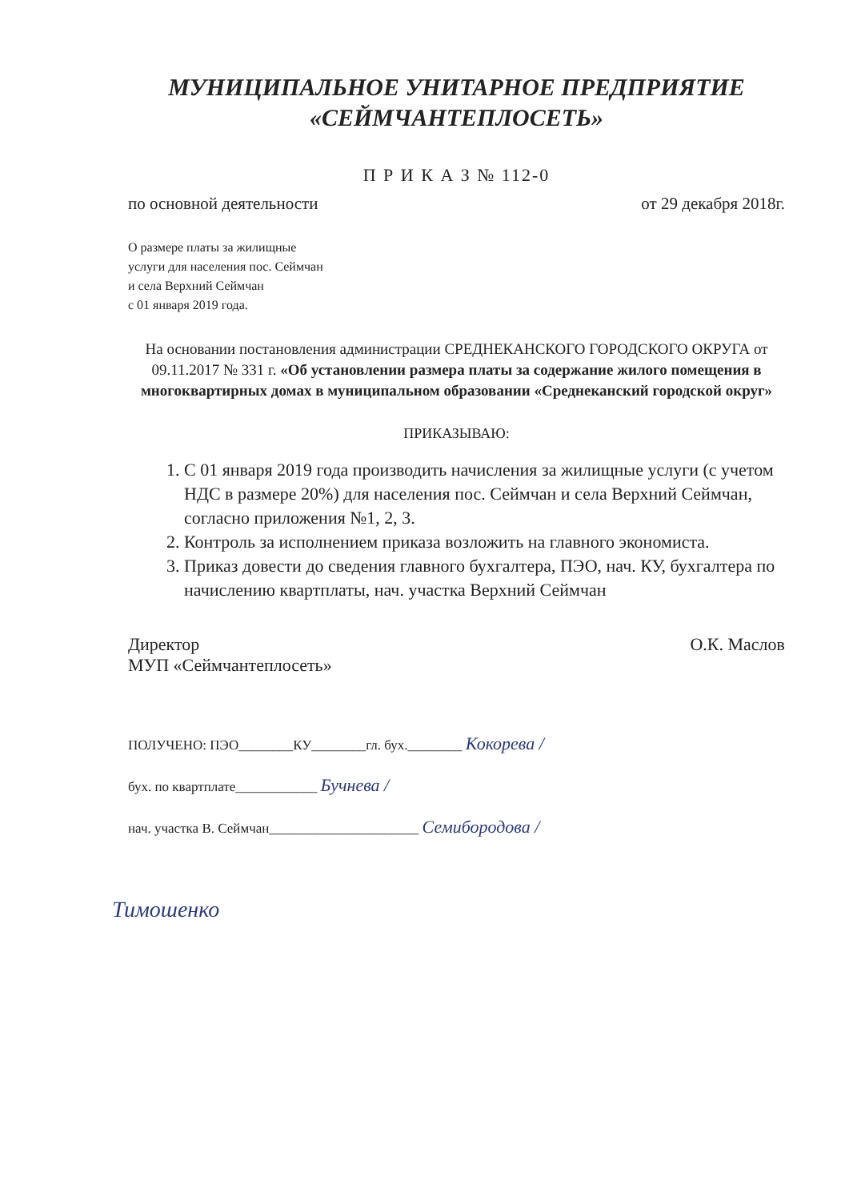МУНИЦИПАЛЬНОЕ УНИТАРНОЕ ПРЕДПРИЯТИЕ
«СЕЙМЧАНТЕПЛОСЕТЬ»
П Р И К А З № 112-0
по основной деятельности от 29 декабря 2018г.
О размере платы за жилищные
услуги для населения пос. Сеймчан
и села Верхний Сеймчан
с 01 января 2019 года.
На основании постановления администрации СРЕДНЕКАНСКОГО ГОРОДСКОГО ОКРУГА от 09.11.2017 № 331 г. «Об установлении размера платы за содержание жилого помещения в многоквартирных домах в муниципальном образовании «Среднеканский городской округ»
ПРИКАЗЫВАЮ:
1. С 01 января 2019 года производить начисления за жилищные услуги (с учетом НДС в размере 20%) для населения пос. Сеймчан и села Верхний Сеймчан, согласно приложения №1, 2, 3.
2. Контроль за исполнением приказа возложить на главного экономиста.
3. Приказ довести до сведения главного бухгалтера, ПЭО, нач. КУ, бухгалтера по начислению квартплаты, нач. участка Верхний Сеймчан
Директор
МУП «Сеймчантеплосеть» О.К. Маслов
ПОЛУЧЕНО: ПЭО________КУ________гл. бух.________ Кокорева /
бух. по квартплате____________ Бучнева /
нач. участка В. Сеймчан______________________ Семибородова /
Тимошенко